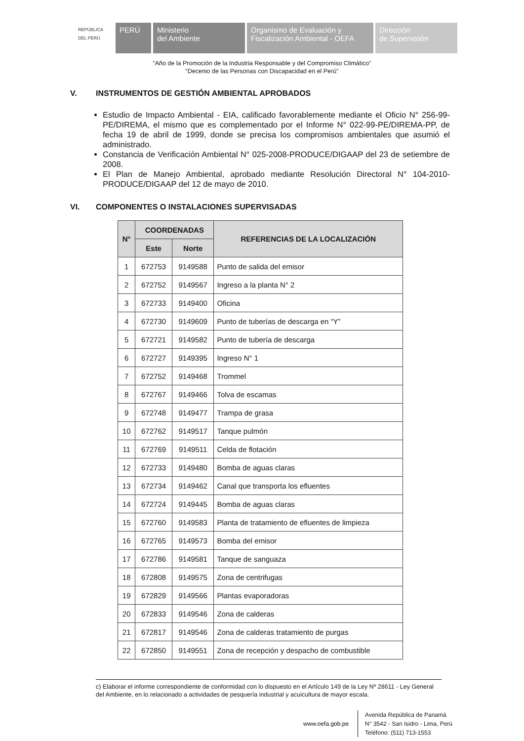REPÚBLICA DEL PERÚ
PERÚ Ministerio
del Ambiente
Organismo de Evaluación y
Fiscalización Ambiental - OEFA
Dirección
de Supervisión
“Año de la Promoción de la Industria Responsable y del Compromiso Climático”
“Decenio de las Personas con Discapacidad en el Perú”
V. INSTRUMENTOS DE GESTIÓN AMBIENTAL APROBADOS
Estudio de Impacto Ambiental - EIA, calificado favorablemente mediante el Oficio N° 256-99-PE/DIREMA, el mismo que es complementado por el Informe N° 022-99-PE/DIREMA-PP, de fecha 19 de abril de 1999, donde se precisa los compromisos ambientales que asumió el administrado.
Constancia de Verificación Ambiental N° 025-2008-PRODUCE/DIGAAP del 23 de setiembre de 2008.
El Plan de Manejo Ambiental, aprobado mediante Resolución Directoral N° 104-2010-PRODUCE/DIGAAP del 12 de mayo de 2010.
VI. COMPONENTES O INSTALACIONES SUPERVISADAS
| N° | COORDENADAS | | REFERENCIAS DE LA LOCALIZACIÓN |
| --- | --- | --- | --- |
| | Este | Norte | |
| 1 | 672753 | 9149588 | Punto de salida del emisor |
| 2 | 672752 | 9149567 | Ingreso a la planta N° 2 |
| 3 | 672733 | 9149400 | Oficina |
| 4 | 672730 | 9149609 | Punto de tuberías de descarga en “Y” |
| 5 | 672721 | 9149582 | Punto de tubería de descarga |
| 6 | 672727 | 9149395 | Ingreso N° 1 |
| 7 | 672752 | 9149468 | Trommel |
| 8 | 672767 | 9149466 | Tolva de escamas |
| 9 | 672748 | 9149477 | Trampa de grasa |
| 10 | 672762 | 9149517 | Tanque pulmón |
| 11 | 672769 | 9149511 | Celda de flotación |
| 12 | 672733 | 9149480 | Bomba de aguas claras |
| 13 | 672734 | 9149462 | Canal que transporta los efluentes |
| 14 | 672724 | 9149445 | Bomba de aguas claras |
| 15 | 672760 | 9149583 | Planta de tratamiento de efluentes de limpieza |
| 16 | 672765 | 9149573 | Bomba del emisor |
| 17 | 672786 | 9149581 | Tanque de sanguaza |
| 18 | 672808 | 9149575 | Zona de centrifugas |
| 19 | 672829 | 9149566 | Plantas evaporadoras |
| 20 | 672833 | 9149546 | Zona de calderas |
| 21 | 672817 | 9149546 | Zona de calderas tratamiento de purgas |
| 22 | 672850 | 9149551 | Zona de recepción y despacho de combustible |
c) Elaborar el informe correspondiente de conformidad con lo dispuesto en el Artículo 149 de la Ley Nº 28611 - Ley General del Ambiente, en lo relacionado a actividades de pesquería industrial y acuicultura de mayor escala.
www.oefa.gob.pe Avenida República de Panamá
N° 3542 - San Isidro - Lima, Perú
Teléfono: (511) 713-1553